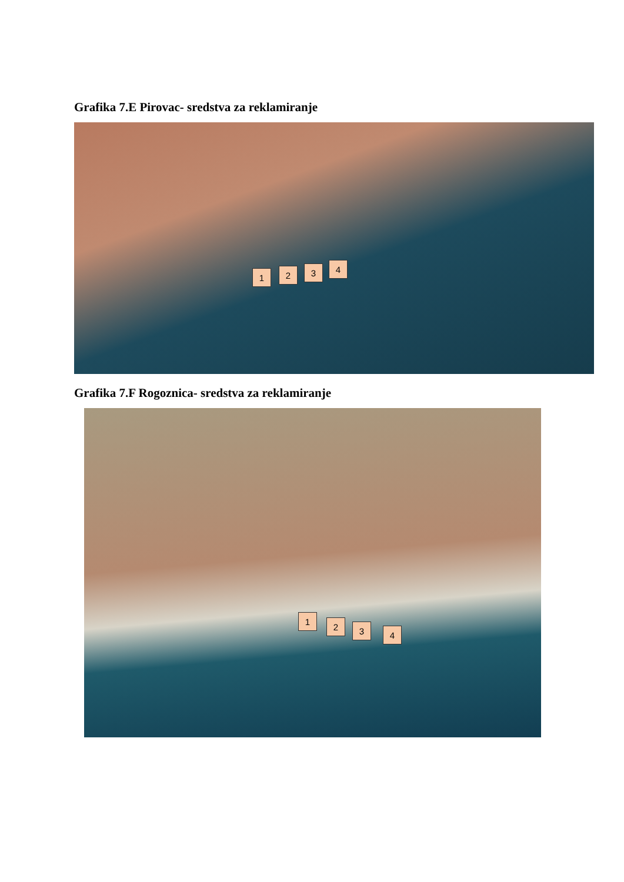Grafika 7.E Pirovac- sredstva za reklamiranje
1 2 3 4
Grafika 7.F Rogoznica- sredstva za reklamiranje
1
2 3 4